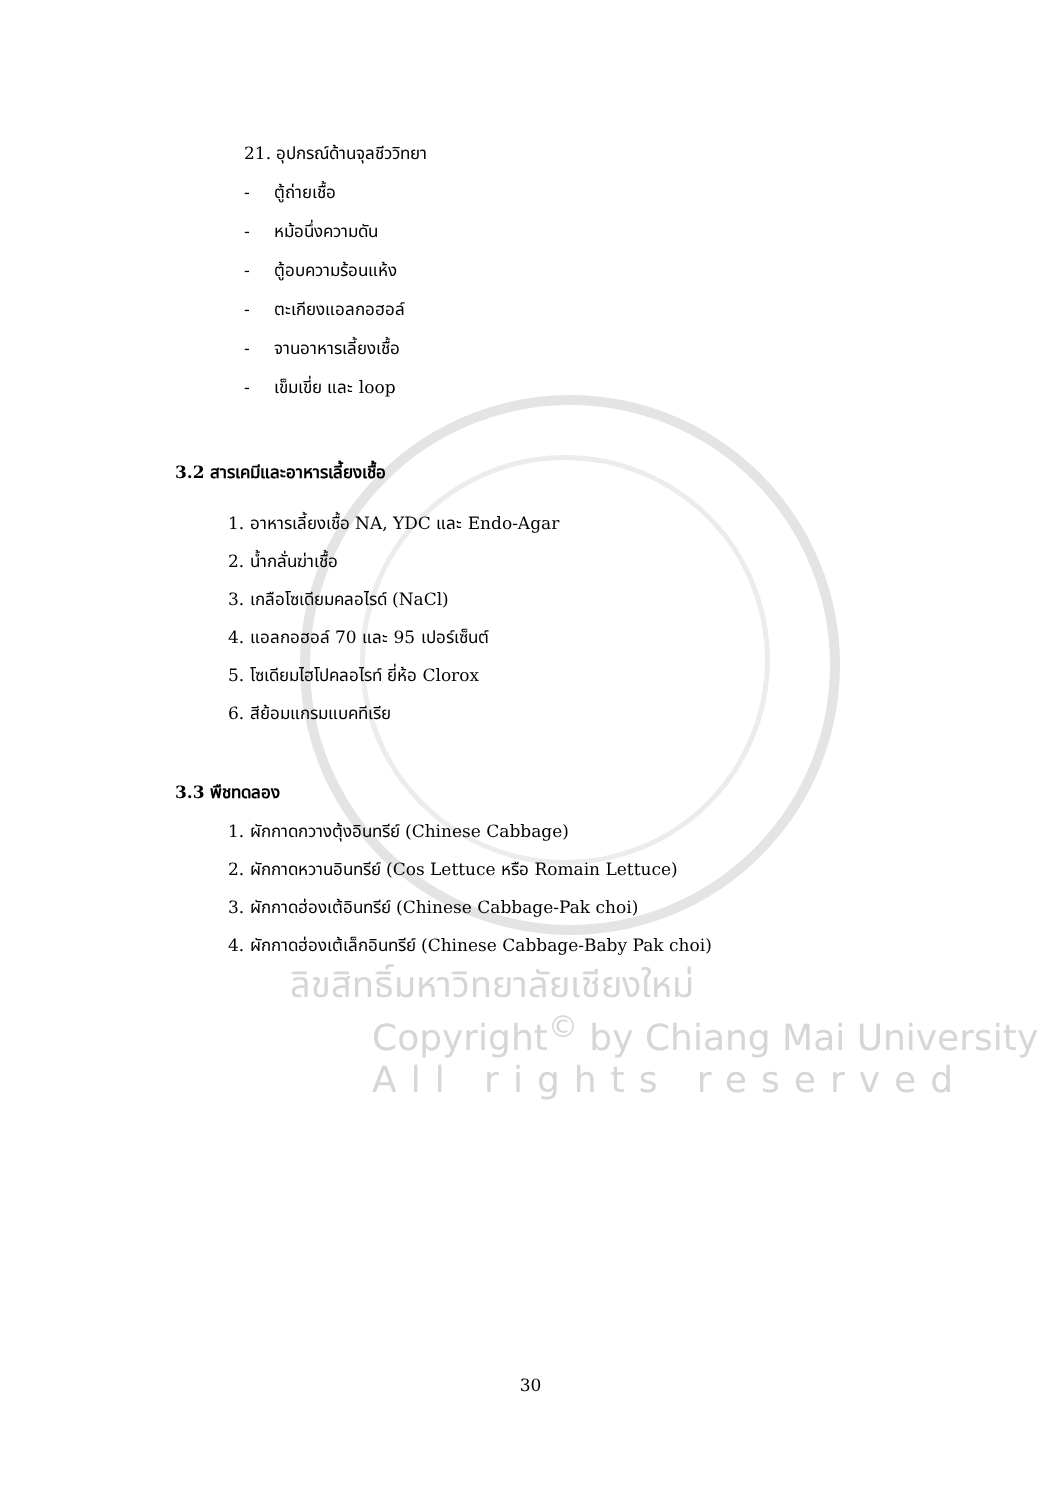21. อุปกรณ์ด้านจุลชีววิทยา
- ตู้ถ่ายเชื้อ
- หม้อนึ่งความดัน
- ตู้อบความร้อนแห้ง
- ตะเกียงแอลกอฮอล์
- จานอาหารเลี้ยงเชื้อ
- เข็มเขี่ย และ loop
3.2 สารเคมีและอาหารเลี้ยงเชื้อ
1. อาหารเลี้ยงเชื้อ NA, YDC และ Endo-Agar
2. น้ำกลั่นฆ่าเชื้อ
3. เกลือโซเดียมคลอไรด์ (NaCl)
4. แอลกอฮอล์ 70 และ 95 เปอร์เซ็นต์
5. โซเดียมไฮโปคลอไรท์ ยี่ห้อ Clorox
6. สีย้อมแกรมแบคทีเรีย
3.3 พืชทดลอง
1. ผักกาดกวางตุ้งอินทรีย์ (Chinese Cabbage)
2. ผักกาดหวานอินทรีย์ (Cos Lettuce หรือ Romain Lettuce)
3. ผักกาดฮ่องเต้อินทรีย์ (Chinese Cabbage-Pak choi)
4. ผักกาดฮ่องเต้เล็กอินทรีย์ (Chinese Cabbage-Baby Pak choi)
ลิขสิทธิ์มหาวิทยาลัยเชียงใหม่
Copyright<sup>©</sup> by Chiang Mai University
All rights reserved
30